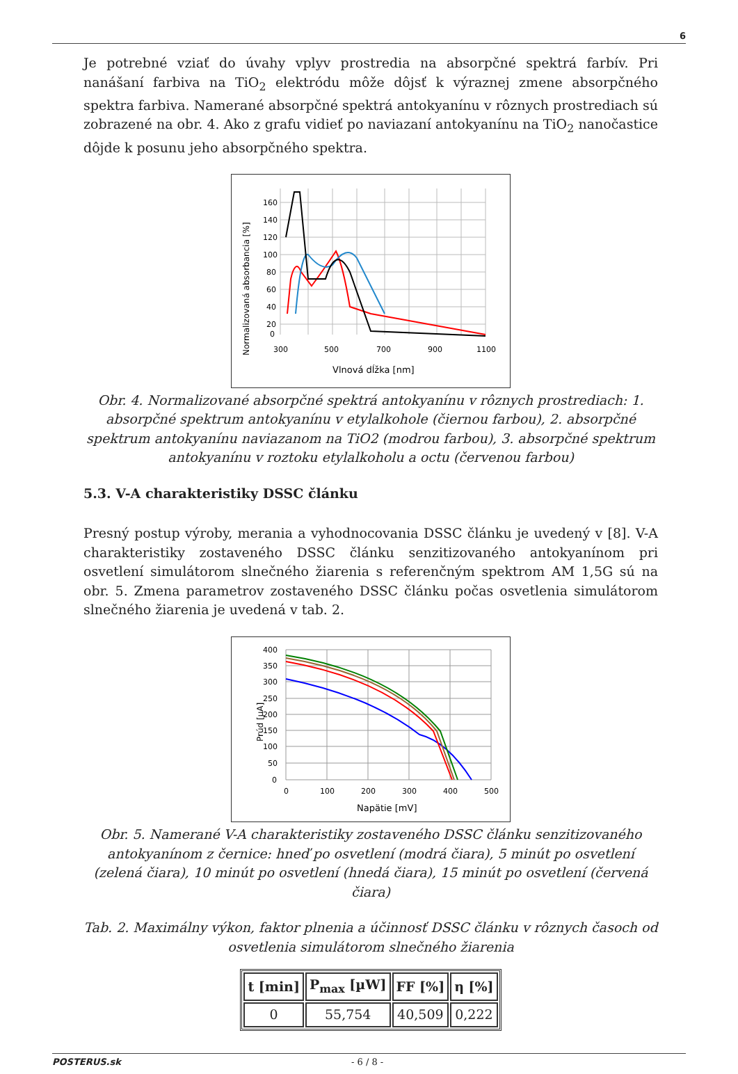6
Je potrebné vziať do úvahy vplyv prostredia na absorpčné spektrá farbív. Pri nanášaní farbiva na TiO<sub>2</sub> elektródu môže dôjsť k výraznej zmene absorpčného spektra farbiva. Namerané absorpčné spektrá antokyanínu v rôznych prostrediach sú zobrazené na obr. 4. Ako z grafu vidieť po naviazaní antokyanínu na TiO<sub>2</sub> nanočastice dôjde k posunu jeho absorpčného spektra.
160
140
120
100
80
60
40
20
0
300
500
700
900
1100
Vlnová dĺžka [nm]
Normalizovaná absorbancia [%]
Obr. 4. Normalizované absorpčné spektrá antokyanínu v rôznych prostrediach: 1. absorpčné spektrum antokyanínu v etylalkohole (čiernou farbou), 2. absorpčné spektrum antokyanínu naviazanom na TiO2 (modrou farbou), 3. absorpčné spektrum antokyanínu v roztoku etylalkoholu a octu (červenou farbou)
5.3. V-A charakteristiky DSSC článku
Presný postup výroby, merania a vyhodnocovania DSSC článku je uvedený v [8]. V-A charakteristiky zostaveného DSSC článku senzitizovaného antokyanínom pri osvetlení simulátorom slnečného žiarenia s referenčným spektrom AM 1,5G sú na obr. 5. Zmena parametrov zostaveného DSSC článku počas osvetlenia simulátorom slnečného žiarenia je uvedená v tab. 2.
400
350
300
250
200
150
100
50
0
0
100
200
300
400
500
Napätie [mV]
Prúd [µA]
Obr. 5. Namerané V-A charakteristiky zostaveného DSSC článku senzitizovaného antokyanínom z černice: hneď po osvetlení (modrá čiara), 5 minút po osvetlení (zelená čiara), 10 minút po osvetlení (hnedá čiara), 15 minút po osvetlení (červená čiara)
Tab. 2. Maximálny výkon, faktor plnenia a účinnosť DSSC článku v rôznych časoch od osvetlenia simulátorom slnečného žiarenia
| t [min] | P<sub>max</sub> [µW] | FF [%] | η [%] |
| --- | --- | --- | --- |
| 0 | 55,754 | 40,509 | 0,222 |
POSTERUS.sk - 6 / 8 -